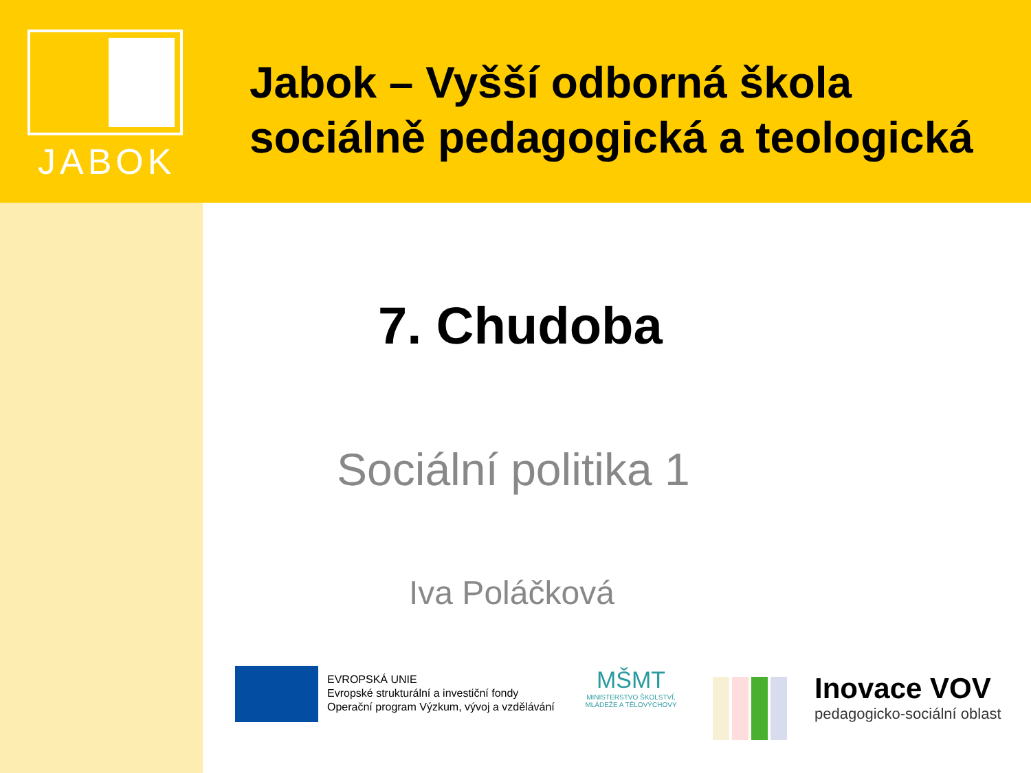JABOK
Jabok – Vyšší odborná škola sociálně pedagogická a teologická
7. Chudoba
Sociální politika 1
Iva Poláčková
EVROPSKÁ UNIE
Evropské strukturální a investiční fondy
Operační program Výzkum, vývoj a vzdělávání
MŠMT
MINISTERSTVO ŠKOLSTVÍ,
MLÁDEŽE A TĚLOVÝCHOVY
Inovace VOV
pedagogicko-sociální oblast